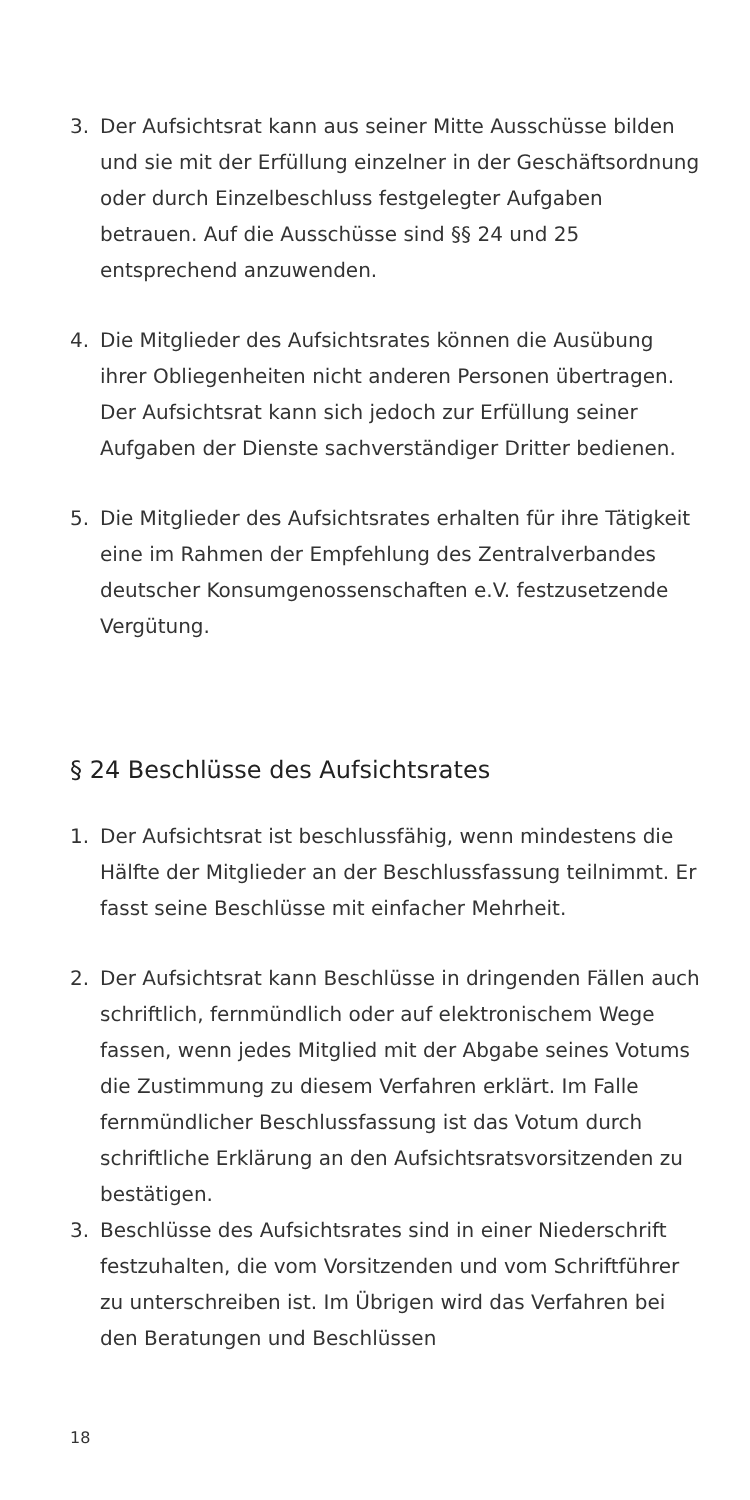3. Der Aufsichtsrat kann aus seiner Mitte Ausschüsse bilden und sie mit der Erfüllung einzelner in der Geschäftsordnung oder durch Einzelbeschluss festgelegter Aufgaben betrauen. Auf die Ausschüsse sind §§ 24 und 25 entsprechend anzuwenden.
4. Die Mitglieder des Aufsichtsrates können die Ausübung ihrer Obliegenheiten nicht anderen Personen übertragen. Der Aufsichtsrat kann sich jedoch zur Erfüllung seiner Aufgaben der Dienste sachverständiger Dritter bedienen.
5. Die Mitglieder des Aufsichtsrates erhalten für ihre Tätigkeit eine im Rahmen der Empfehlung des Zentralverbandes deutscher Konsumgenossenschaften e.V. festzusetzende Vergütung.
§ 24 Beschlüsse des Aufsichtsrates
1. Der Aufsichtsrat ist beschlussfähig, wenn mindestens die Hälfte der Mitglieder an der Beschlussfassung teilnimmt. Er fasst seine Beschlüsse mit einfacher Mehrheit.
2. Der Aufsichtsrat kann Beschlüsse in dringenden Fällen auch schriftlich, fernmündlich oder auf elektronischem Wege fassen, wenn jedes Mitglied mit der Abgabe seines Votums die Zustimmung zu diesem Verfahren erklärt. Im Falle fernmündlicher Beschlussfassung ist das Votum durch schriftliche Erklärung an den Aufsichtsratsvorsitzenden zu bestätigen.
3. Beschlüsse des Aufsichtsrates sind in einer Niederschrift festzuhalten, die vom Vorsitzenden und vom Schriftführer zu unterschreiben ist. Im Übrigen wird das Verfahren bei den Beratungen und Beschlüssen
18